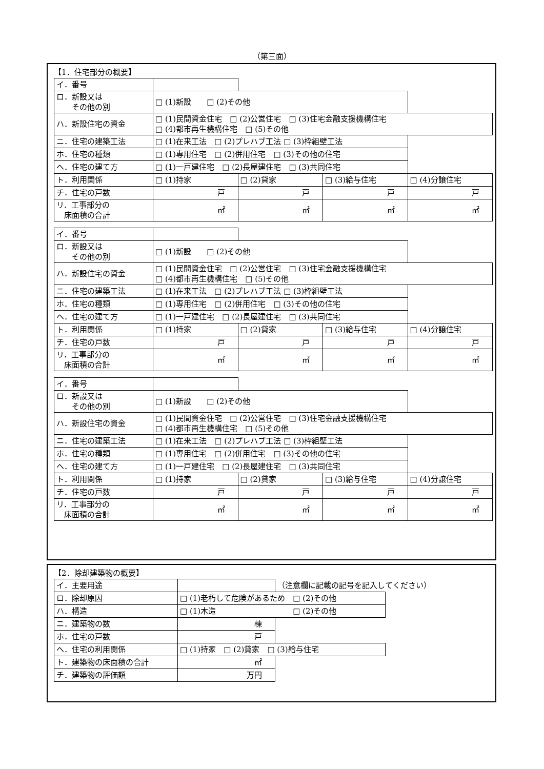（第三面）
【1．住宅部分の概要】
| イ．番号 | | | | |
| ロ．新設又は その他の別 | □ (1)新設 □ (2)その他 | | | |
| ハ．新設住宅の資金 | □ (1)民間資金住宅 □ (2)公営住宅 □ (3)住宅金融支援機構住宅 □ (4)都市再生機構住宅 □ (5)その他 | | | |
| ニ．住宅の建築工法 | □ (1)在来工法 □ (2)プレハブ工法 □ (3)枠組壁工法 | | | |
| ホ．住宅の種類 | □ (1)専用住宅 □ (2)併用住宅 □ (3)その他の住宅 | | | |
| ヘ．住宅の建て方 | □ (1)一戸建住宅 □ (2)長屋建住宅 □ (3)共同住宅 | | | |
| ト．利用関係 | □ (1)持家 | □ (2)貸家 | □ (3)給与住宅 | □ (4)分譲住宅 |
| チ．住宅の戸数 | 戸 | 戸 | 戸 | 戸 |
| リ．工事部分の 床面積の合計 | ㎡ | ㎡ | ㎡ | ㎡ |
| イ．番号 | | | | |
| ロ．新設又は その他の別 | □ (1)新設 □ (2)その他 | | | |
| ハ．新設住宅の資金 | □ (1)民間資金住宅 □ (2)公営住宅 □ (3)住宅金融支援機構住宅 □ (4)都市再生機構住宅 □ (5)その他 | | | |
| ニ．住宅の建築工法 | □ (1)在来工法 □ (2)プレハブ工法 □ (3)枠組壁工法 | | | |
| ホ．住宅の種類 | □ (1)専用住宅 □ (2)併用住宅 □ (3)その他の住宅 | | | |
| ヘ．住宅の建て方 | □ (1)一戸建住宅 □ (2)長屋建住宅 □ (3)共同住宅 | | | |
| ト．利用関係 | □ (1)持家 | □ (2)貸家 | □ (3)給与住宅 | □ (4)分譲住宅 |
| チ．住宅の戸数 | 戸 | 戸 | 戸 | 戸 |
| リ．工事部分の 床面積の合計 | ㎡ | ㎡ | ㎡ | ㎡ |
| イ．番号 | | | | |
| ロ．新設又は その他の別 | □ (1)新設 □ (2)その他 | | | |
| ハ．新設住宅の資金 | □ (1)民間資金住宅 □ (2)公営住宅 □ (3)住宅金融支援機構住宅 □ (4)都市再生機構住宅 □ (5)その他 | | | |
| ニ．住宅の建築工法 | □ (1)在来工法 □ (2)プレハブ工法 □ (3)枠組壁工法 | | | |
| ホ．住宅の種類 | □ (1)専用住宅 □ (2)併用住宅 □ (3)その他の住宅 | | | |
| ヘ．住宅の建て方 | □ (1)一戸建住宅 □ (2)長屋建住宅 □ (3)共同住宅 | | | |
| ト．利用関係 | □ (1)持家 | □ (2)貸家 | □ (3)給与住宅 | □ (4)分譲住宅 |
| チ．住宅の戸数 | 戸 | 戸 | 戸 | 戸 |
| リ．工事部分の 床面積の合計 | ㎡ | ㎡ | ㎡ | ㎡ |
【2．除却建築物の概要】
| イ．主要用途 | | （注意欄に記載の記号を記入してください） | |
| ロ．除却原因 | □ (1)老朽して危険があるため □ (2)その他 | | |
| ハ．構造 | □ (1)木造 □ (2)その他 | | |
| ニ．建築物の数 | 棟 | | |
| ホ．住宅の戸数 | 戸 | | |
| ヘ．住宅の利用関係 | □ (1)持家 □ (2)貸家 □ (3)給与住宅 | | |
| ト．建築物の床面積の合計 | ㎡ | | |
| チ．建築物の評価額 | 万円 | | |